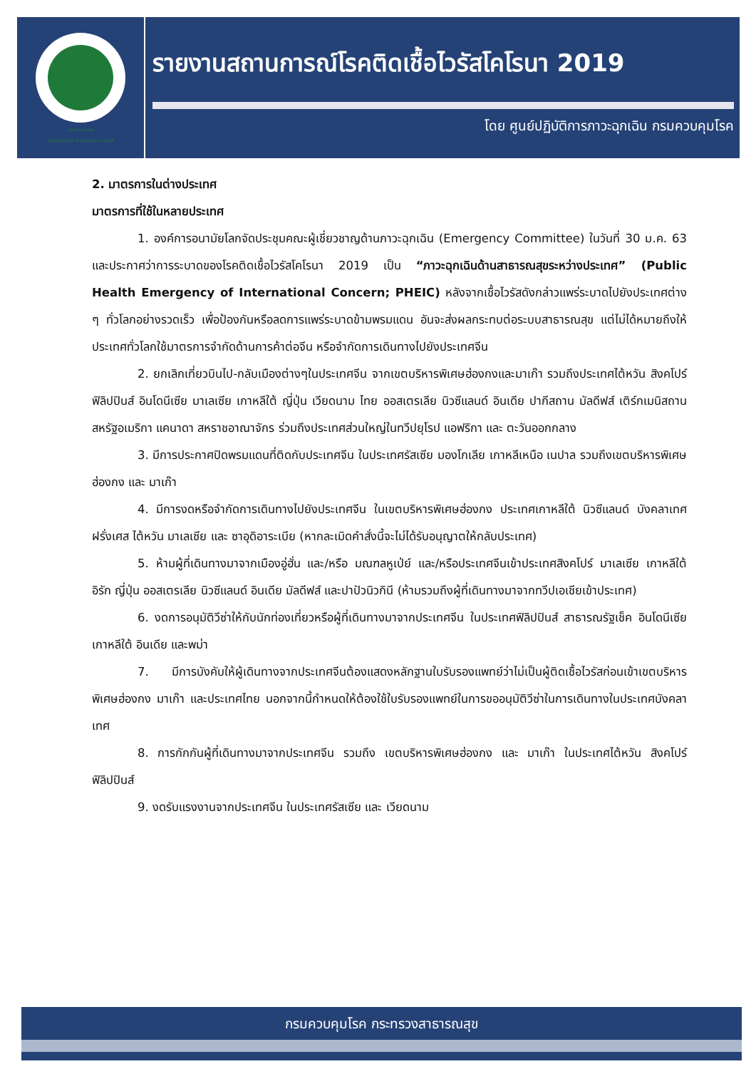กรมควบคุมโรค
Department of Disease Control
รายงานสถานการณ์โรคติดเชื้อไวรัสโคโรนา 2019
โดย ศูนย์ปฏิบัติการภาวะฉุกเฉิน กรมควบคุมโรค
2. มาตรการในต่างประเทศ
มาตรการที่ใช้ในหลายประเทศ
1. องค์การอนามัยโลกจัดประชุมคณะผู้เชี่ยวชาญด้านภาวะฉุกเฉิน (Emergency Committee) ในวันที่ 30 ม.ค. 63 และประกาศว่าการระบาดของโรคติดเชื้อไวรัสโคโรนา 2019 เป็น “ภาวะฉุกเฉินด้านสาธารณสุขระหว่างประเทศ” (Public Health Emergency of International Concern; PHEIC) หลังจากเชื้อไวรัสดังกล่าวแพร่ระบาดไปยังประเทศต่าง ๆ ทั่วโลกอย่างรวดเร็ว เพื่อป้องกันหรือลดการแพร่ระบาดข้ามพรมแดน อันจะส่งผลกระทบต่อระบบสาธารณสุข แต่ไม่ได้หมายถึงให้ประเทศทั่วโลกใช้มาตรการจำกัดด้านการค้าต่อจีน หรือจำกัดการเดินทางไปยังประเทศจีน
2. ยกเลิกเที่ยวบินไป-กลับเมืองต่างๆในประเทศจีน จากเขตบริหารพิเศษฮ่องกงและมาเก๊า รวมถึงประเทศไต้หวัน สิงคโปร์ ฟิลิปปินส์ อินโดนีเซีย มาเลเซีย เกาหลีใต้ ญี่ปุ่น เวียดนาม ไทย ออสเตรเลีย นิวซีแลนด์ อินเดีย ปากีสถาน มัลดีฟส์ เติร์กเมนิสถาน สหรัฐอเมริกา แคนาดา สหราชอาณาจักร ร่วมถึงประเทศส่วนใหญ่ในทวีปยุโรป แอฟริกา และ ตะวันออกกลาง
3. มีการประกาศปิดพรมแดนที่ติดกับประเทศจีน ในประเทศรัสเซีย มองโกเลีย เกาหลีเหนือ เนปาล รวมถึงเขตบริหารพิเศษฮ่องกง และ มาเก๊า
4. มีการงดหรือจำกัดการเดินทางไปยังประเทศจีน ในเขตบริหารพิเศษฮ่องกง ประเทศเกาหลีใต้ นิวซีแลนด์ บังคลาเทศ ฝรั่งเศส ไต้หวัน มาเลเซีย และ ซาอุดิอาระเบีย (หากละเมิดคำสั่งนี้จะไม่ได้รับอนุญาตให้กลับประเทศ)
5. ห้ามผู้ที่เดินทางมาจากเมืองอู่ฮั่น และ/หรือ มณฑลหูเป่ย์ และ/หรือประเทศจีนเข้าประเทศสิงคโปร์ มาเลเซีย เกาหลีใต้ อิรัก ญี่ปุ่น ออสเตรเลีย นิวซีแลนด์ อินเดีย มัลดีฟส์ และปาปัวนิวกินี (ห้ามรวมถึงผู้ที่เดินทางมาจากทวีปเอเชียเข้าประเทศ)
6. งดการอนุมัติวีซ่าให้กับนักท่องเที่ยวหรือผู้ที่เดินทางมาจากประเทศจีน ในประเทศฟิลิปปินส์ สาธารณรัฐเช็ค อินโดนีเซีย เกาหลีใต้ อินเดีย และพม่า
7. มีการบังคับให้ผู้เดินทางจากประเทศจีนต้องแสดงหลักฐานใบรับรองแพทย์ว่าไม่เป็นผู้ติดเชื้อไวรัสก่อนเข้าเขตบริหารพิเศษฮ่องกง มาเก๊า และประเทศไทย นอกจากนี้กำหนดให้ต้องใช้ใบรับรองแพทย์ในการขออนุมัติวีซ่าในการเดินทางในประเทศบังคลาเทศ
8. การกักกันผู้ที่เดินทางมาจากประเทศจีน รวมถึง เขตบริหารพิเศษฮ่องกง และ มาเก๊า ในประเทศไต้หวัน สิงคโปร์ ฟิลิปปินส์
9. งดรับแรงงานจากประเทศจีน ในประเทศรัสเซีย และ เวียดนาม
กรมควบคุมโรค กระทรวงสาธารณสุข